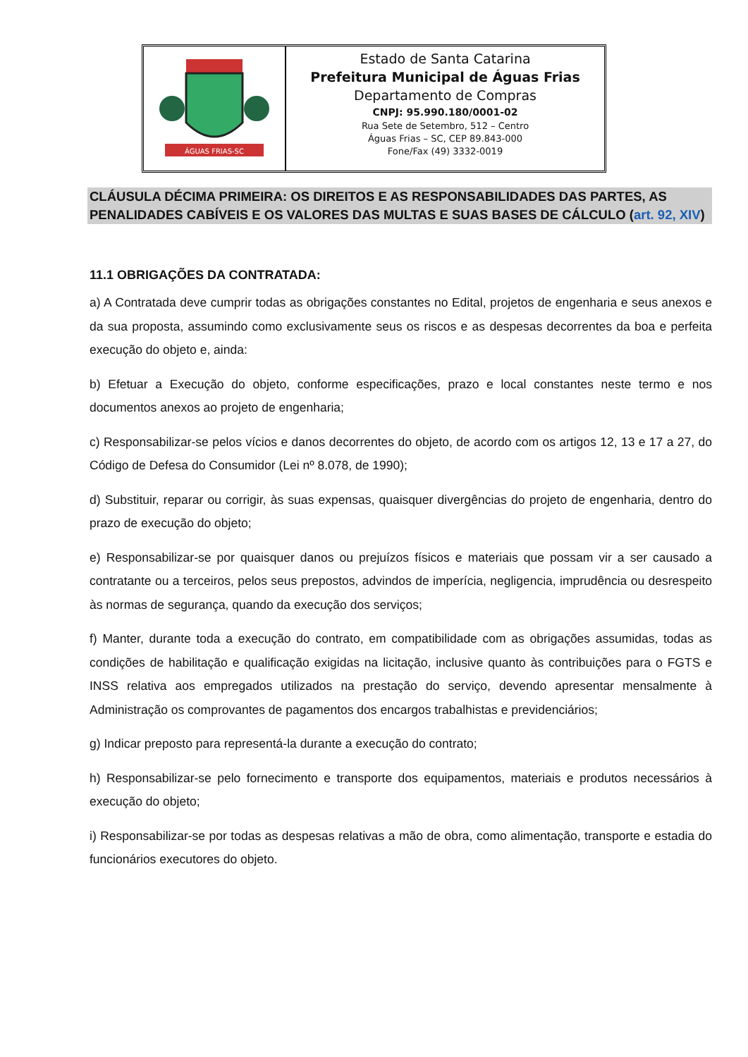ÁGUAS FRIAS-SC
Estado de Santa Catarina
Prefeitura Municipal de Águas Frias
Departamento de Compras
CNPJ: 95.990.180/0001-02
Rua Sete de Setembro, 512 – Centro
Águas Frias – SC, CEP 89.843-000
Fone/Fax (49) 3332-0019
CLÁUSULA DÉCIMA PRIMEIRA: OS DIREITOS E AS RESPONSABILIDADES DAS PARTES, AS PENALIDADES CABÍVEIS E OS VALORES DAS MULTAS E SUAS BASES DE CÁLCULO (art. 92, XIV)
11.1 OBRIGAÇÕES DA CONTRATADA:
a) A Contratada deve cumprir todas as obrigações constantes no Edital, projetos de engenharia e seus anexos e da sua proposta, assumindo como exclusivamente seus os riscos e as despesas decorrentes da boa e perfeita execução do objeto e, ainda:
b) Efetuar a Execução do objeto, conforme especificações, prazo e local constantes neste termo e nos documentos anexos ao projeto de engenharia;
c) Responsabilizar-se pelos vícios e danos decorrentes do objeto, de acordo com os artigos 12, 13 e 17 a 27, do Código de Defesa do Consumidor (Lei nº 8.078, de 1990);
d) Substituir, reparar ou corrigir, às suas expensas, quaisquer divergências do projeto de engenharia, dentro do prazo de execução do objeto;
e) Responsabilizar-se por quaisquer danos ou prejuízos físicos e materiais que possam vir a ser causado a contratante ou a terceiros, pelos seus prepostos, advindos de imperícia, negligencia, imprudência ou desrespeito às normas de segurança, quando da execução dos serviços;
f) Manter, durante toda a execução do contrato, em compatibilidade com as obrigações assumidas, todas as condições de habilitação e qualificação exigidas na licitação, inclusive quanto às contribuições para o FGTS e INSS relativa aos empregados utilizados na prestação do serviço, devendo apresentar mensalmente à Administração os comprovantes de pagamentos dos encargos trabalhistas e previdenciários;
g) Indicar preposto para representá-la durante a execução do contrato;
h) Responsabilizar-se pelo fornecimento e transporte dos equipamentos, materiais e produtos necessários à execução do objeto;
i) Responsabilizar-se por todas as despesas relativas a mão de obra, como alimentação, transporte e estadia do funcionários executores do objeto.